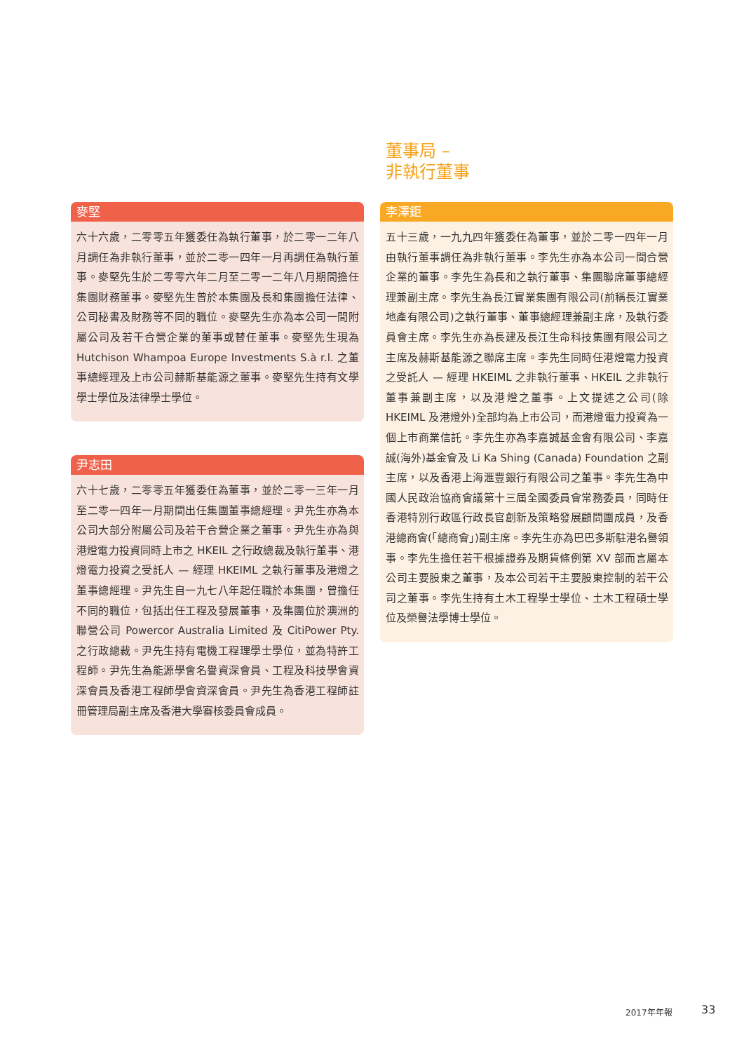董事局 –
非執行董事
麥堅
六十六歲，二零零五年獲委任為執行董事，於二零一二年八月調任為非執行董事，並於二零一四年一月再調任為執行董事。麥堅先生於二零零六年二月至二零一二年八月期間擔任集團財務董事。麥堅先生曾於本集團及長和集團擔任法律、公司秘書及財務等不同的職位。麥堅先生亦為本公司一間附屬公司及若干合營企業的董事或替任董事。麥堅先生現為 Hutchison Whampoa Europe Investments S.à r.l. 之董事總經理及上市公司赫斯基能源之董事。麥堅先生持有文學學士學位及法律學士學位。
尹志田
六十七歲，二零零五年獲委任為董事，並於二零一三年一月至二零一四年一月期間出任集團董事總經理。尹先生亦為本公司大部分附屬公司及若干合營企業之董事。尹先生亦為與港燈電力投資同時上市之 HKEIL 之行政總裁及執行董事、港燈電力投資之受託人 — 經理 HKEIML 之執行董事及港燈之董事總經理。尹先生自一九七八年起任職於本集團，曾擔任不同的職位，包括出任工程及發展董事，及集團位於澳洲的聯營公司 Powercor Australia Limited 及 CitiPower Pty.之行政總裁。尹先生持有電機工程理學士學位，並為特許工程師。尹先生為能源學會名譽資深會員、工程及科技學會資深會員及香港工程師學會資深會員。尹先生為香港工程師註冊管理局副主席及香港大學審核委員會成員。
李澤鉅
五十三歲，一九九四年獲委任為董事，並於二零一四年一月由執行董事調任為非執行董事。李先生亦為本公司一間合營企業的董事。李先生為長和之執行董事、集團聯席董事總經理兼副主席。李先生為長江實業集團有限公司(前稱長江實業地產有限公司)之執行董事、董事總經理兼副主席，及執行委員會主席。李先生亦為長建及長江生命科技集團有限公司之主席及赫斯基能源之聯席主席。李先生同時任港燈電力投資之受託人 — 經理 HKEIML 之非執行董事、HKEIL 之非執行董事兼副主席，以及港燈之董事。上文提述之公司(除 HKEIML 及港燈外)全部均為上市公司，而港燈電力投資為一個上市商業信託。李先生亦為李嘉誠基金會有限公司、李嘉誠(海外)基金會及 Li Ka Shing (Canada) Foundation 之副主席，以及香港上海滙豐銀行有限公司之董事。李先生為中國人民政治協商會議第十三屆全國委員會常務委員，同時任香港特別行政區行政長官創新及策略發展顧問團成員，及香港總商會(「總商會」)副主席。李先生亦為巴巴多斯駐港名譽領事。李先生擔任若干根據證券及期貨條例第 XV 部而言屬本公司主要股東之董事，及本公司若干主要股東控制的若干公司之董事。李先生持有土木工程學士學位、土木工程碩士學位及榮譽法學博士學位。
2017年年報 33